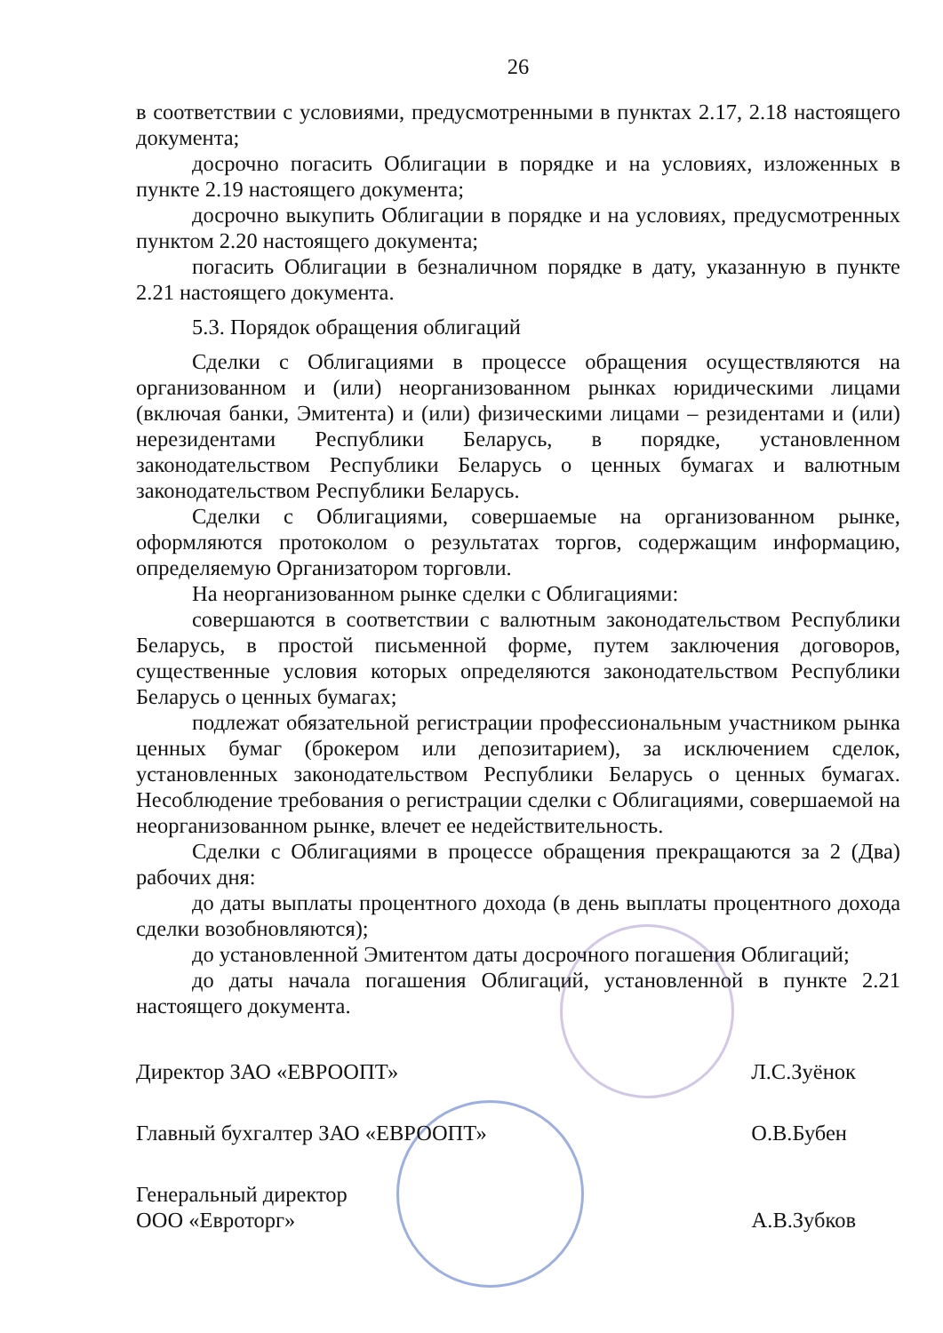26
в соответствии с условиями, предусмотренными в пунктах 2.17, 2.18 настоящего документа;
досрочно погасить Облигации в порядке и на условиях, изложенных в пункте 2.19 настоящего документа;
досрочно выкупить Облигации в порядке и на условиях, предусмотренных пунктом 2.20 настоящего документа;
погасить Облигации в безналичном порядке в дату, указанную в пункте 2.21 настоящего документа.
5.3. Порядок обращения облигаций
Сделки с Облигациями в процессе обращения осуществляются на организованном и (или) неорганизованном рынках юридическими лицами (включая банки, Эмитента) и (или) физическими лицами – резидентами и (или) нерезидентами Республики Беларусь, в порядке, установленном законодательством Республики Беларусь о ценных бумагах и валютным законодательством Республики Беларусь.
Сделки с Облигациями, совершаемые на организованном рынке, оформляются протоколом о результатах торгов, содержащим информацию, определяемую Организатором торговли.
На неорганизованном рынке сделки с Облигациями:
совершаются в соответствии с валютным законодательством Республики Беларусь, в простой письменной форме, путем заключения договоров, существенные условия которых определяются законодательством Республики Беларусь о ценных бумагах;
подлежат обязательной регистрации профессиональным участником рынка ценных бумаг (брокером или депозитарием), за исключением сделок, установленных законодательством Республики Беларусь о ценных бумагах. Несоблюдение требования о регистрации сделки с Облигациями, совершаемой на неорганизованном рынке, влечет ее недействительность.
Сделки с Облигациями в процессе обращения прекращаются за 2 (Два) рабочих дня:
до даты выплаты процентного дохода (в день выплаты процентного дохода сделки возобновляются);
до установленной Эмитентом даты досрочного погашения Облигаций;
до даты начала погашения Облигаций, установленной в пункте 2.21 настоящего документа.
Директор ЗАО «ЕВРООПТ» Л.С.Зуёнок
Главный бухгалтер ЗАО «ЕВРООПТ» О.В.Бубен
Генеральный директор
ООО «Евроторг» А.В.Зубков